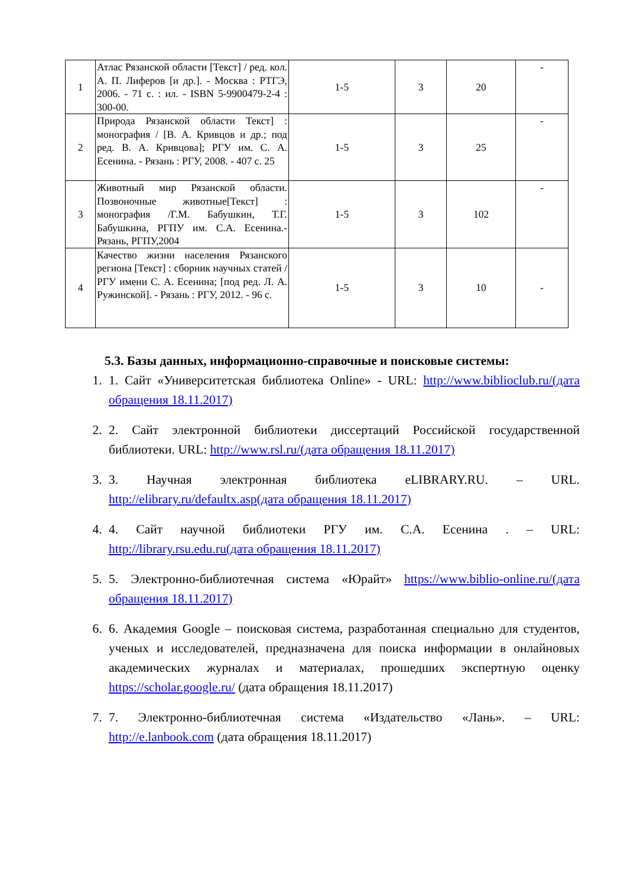| 1 | Атлас Рязанской области [Текст] / ред. кол. А. П. Лиферов [и др.]. - Москва : РТГЭ, 2006. - 71 с. : ил. - ISBN 5-9900479-2-4 : 300-00. | 1-5 | 3 | 20 | - |
| 2 | Природа Рязанской области Текст] : монография / [В. А. Кривцов и др.; под ред. В. А. Кривцова]; РГУ им. С. А. Есенина. - Рязань : РГУ, 2008. - 407 с. 25 | 1-5 | 3 | 25 | - |
| 3 | Животный мир Рязанской области. Позвоночные животные[Текст] : монография /Г.М. Бабушкин, Т.Г. Бабушкина, РГПУ им. С.А. Есенина.-Рязань, РГПУ,2004 | 1-5 | 3 | 102 | - |
| 4 | Качество жизни населения Рязанского региона [Текст] : сборник научных статей / РГУ имени С. А. Есенина; [под ред. Л. А. Ружинской]. - Рязань : РГУ, 2012. - 96 с. | 1-5 | 3 | 10 | - |
5.3. Базы данных, информационно-справочные и поисковые системы:
1. 1. Сайт «Университетская библиотека Online» - URL: http://www.biblioclub.ru/(дата обращения 18.11.2017)
2. 2. Сайт электронной библиотеки диссертаций Российской государственной библиотеки. URL: http://www.rsl.ru/(дата обращения 18.11.2017)
3. 3. Научная электронная библиотека eLIBRARY.RU. – URL. http://elibrary.ru/defaultx.asp(дата обращения 18.11.2017)
4. 4. Сайт научной библиотеки РГУ им. С.А. Есенина . – URL: http://library.rsu.edu.ru(дата обращения 18.11.2017)
5. 5. Электронно-библиотечная система «Юрайт» https://www.biblio-online.ru/(дата обращения 18.11.2017)
6. 6. Академия Google – поисковая система, разработанная специально для студентов, ученых и исследователей, предназначена для поиска информации в онлайновых академических журналах и материалах, прошедших экспертную оценку https://scholar.google.ru/ (дата обращения 18.11.2017)
7. 7. Электронно-библиотечная система «Издательство «Лань». – URL: http://e.lanbook.com (дата обращения 18.11.2017)